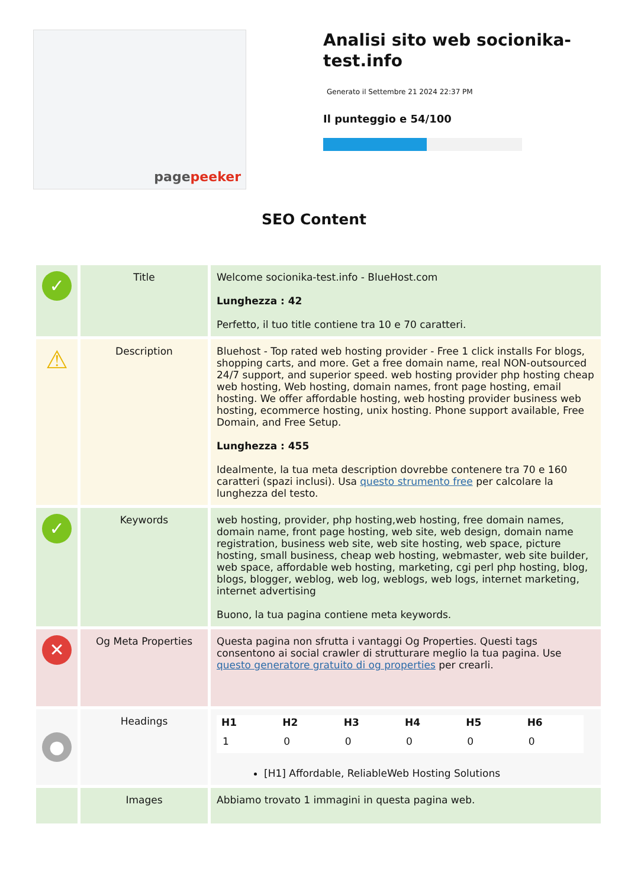pagepeeker
Analisi sito web socionika-test.info
Generato il Settembre 21 2024 22:37 PM
Il punteggio e 54/100
SEO Content
| ✓ | Title | Welcome socionika-test.info - BlueHost.com Lunghezza : 42 Perfetto, il tuo title contiene tra 10 e 70 caratteri. |
| ⚠ | Description | Bluehost - Top rated web hosting provider - Free 1 click installs For blogs, shopping carts, and more. Get a free domain name, real NON-outsourced 24/7 support, and superior speed. web hosting provider php hosting cheap web hosting, Web hosting, domain names, front page hosting, email hosting. We offer affordable hosting, web hosting provider business web hosting, ecommerce hosting, unix hosting. Phone support available, Free Domain, and Free Setup. Lunghezza : 455 Idealmente, la tua meta description dovrebbe contenere tra 70 e 160 caratteri (spazi inclusi). Usa questo strumento free per calcolare la lunghezza del testo. |
| ✓ | Keywords | web hosting, provider, php hosting,web hosting, free domain names, domain name, front page hosting, web site, web design, domain name registration, business web site, web site hosting, web space, picture hosting, small business, cheap web hosting, webmaster, web site builder, web space, affordable web hosting, marketing, cgi perl php hosting, blog, blogs, blogger, weblog, web log, weblogs, web logs, internet marketing, internet advertising Buono, la tua pagina contiene meta keywords. |
| ✕ | Og Meta Properties | Questa pagina non sfrutta i vantaggi Og Properties. Questi tags consentono ai social crawler di strutturare meglio la tua pagina. Use questo generatore gratuito di og properties per crearli. |
| ● | Headings | / H1 / H2 / H3 / H4 / H5 / H6 / / --- / --- / --- / --- / --- / --- / / 1 / 0 / 0 / 0 / 0 / 0 / [H1] Affordable, ReliableWeb Hosting Solutions |
| | Images | Abbiamo trovato 1 immagini in questa pagina web. |